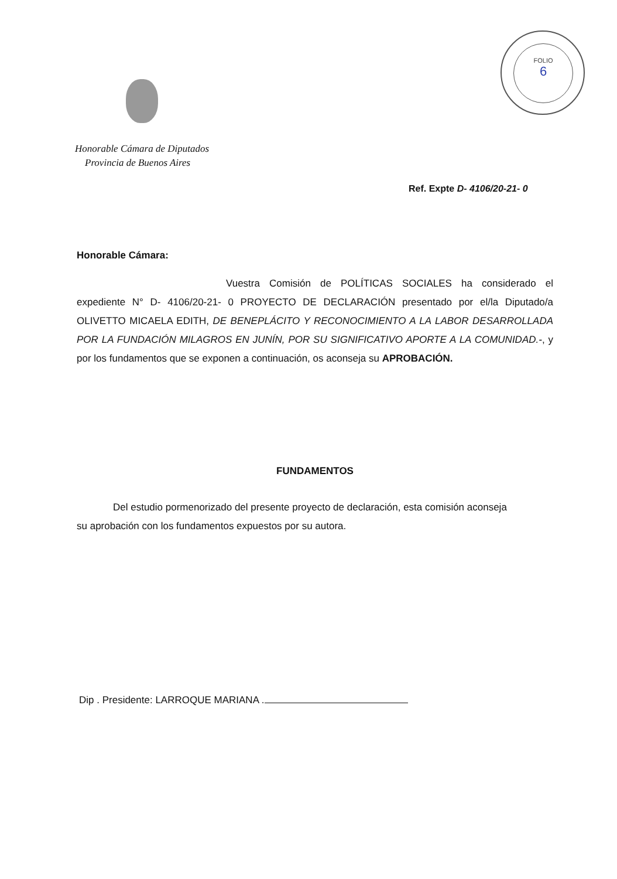FOLIO
6
Honorable Cámara de Diputados
Provincia de Buenos Aires
Ref. Expte D- 4106/20-21- 0
Honorable Cámara:
Vuestra Comisión de POLÍTICAS SOCIALES ha considerado el expediente N° D- 4106/20-21- 0 PROYECTO DE DECLARACIÓN presentado por el/la Diputado/a OLIVETTO MICAELA EDITH, DE BENEPLÁCITO Y RECONOCIMIENTO A LA LABOR DESARROLLADA POR LA FUNDACIÓN MILAGROS EN JUNÍN, POR SU SIGNIFICATIVO APORTE A LA COMUNIDAD.-, y por los fundamentos que se exponen a continuación, os aconseja su APROBACIÓN.
FUNDAMENTOS
Del estudio pormenorizado del presente proyecto de declaración, esta comisión aconseja su aprobación con los fundamentos expuestos por su autora.
Dip . Presidente: LARROQUE MARIANA .